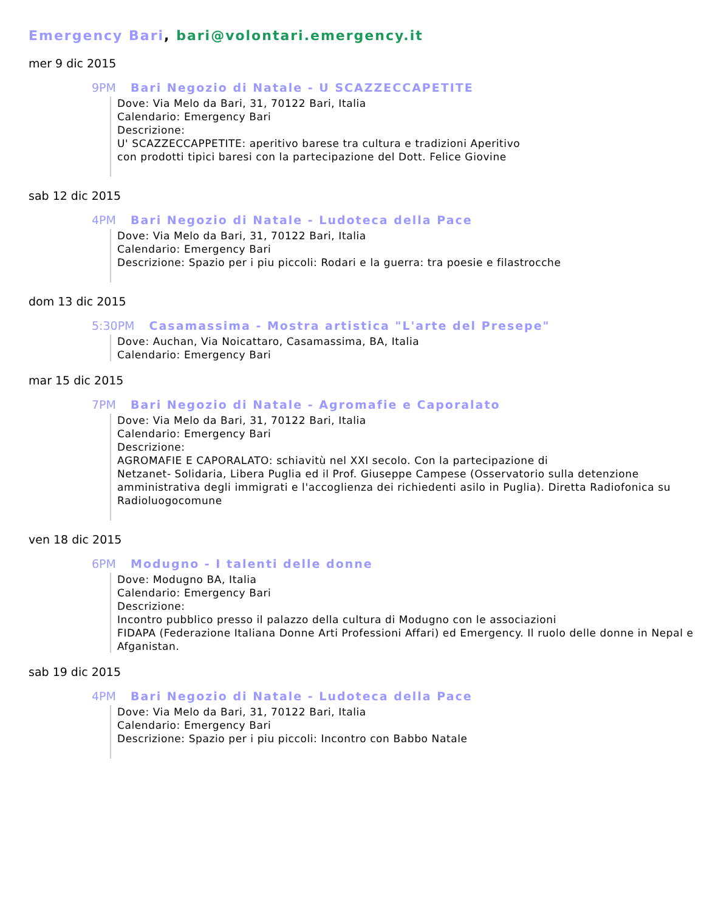Emergency Bari, bari@volontari.emergency.it
mer 9 dic 2015
9PM Bari Negozio di Natale - U SCAZZECCAPETITE
Dove: Via Melo da Bari, 31, 70122 Bari, Italia
Calendario: Emergency Bari
Descrizione:
U' SCAZZECCAPPETITE: aperitivo barese tra cultura e tradizioni Aperitivo
con prodotti tipici baresi con la partecipazione del Dott. Felice Giovine
sab 12 dic 2015
4PM Bari Negozio di Natale - Ludoteca della Pace
Dove: Via Melo da Bari, 31, 70122 Bari, Italia
Calendario: Emergency Bari
Descrizione: Spazio per i piu piccoli: Rodari e la guerra: tra poesie e filastrocche
dom 13 dic 2015
5:30PM Casamassima - Mostra artistica "L'arte del Presepe"
Dove: Auchan, Via Noicattaro, Casamassima, BA, Italia
Calendario: Emergency Bari
mar 15 dic 2015
7PM Bari Negozio di Natale - Agromafie e Caporalato
Dove: Via Melo da Bari, 31, 70122 Bari, Italia
Calendario: Emergency Bari
Descrizione:
AGROMAFIE E CAPORALATO: schiavitù nel XXI secolo. Con la partecipazione di
Netzanet- Solidaria, Libera Puglia ed il Prof. Giuseppe Campese (Osservatorio sulla detenzione amministrativa degli immigrati e l'accoglienza dei richiedenti asilo in Puglia). Diretta Radiofonica su Radioluogocomune
ven 18 dic 2015
6PM Modugno - I talenti delle donne
Dove: Modugno BA, Italia
Calendario: Emergency Bari
Descrizione:
Incontro pubblico presso il palazzo della cultura di Modugno con le associazioni
FIDAPA (Federazione Italiana Donne Arti Professioni Affari) ed Emergency. Il ruolo delle donne in Nepal e Afganistan.
sab 19 dic 2015
4PM Bari Negozio di Natale - Ludoteca della Pace
Dove: Via Melo da Bari, 31, 70122 Bari, Italia
Calendario: Emergency Bari
Descrizione: Spazio per i piu piccoli: Incontro con Babbo Natale